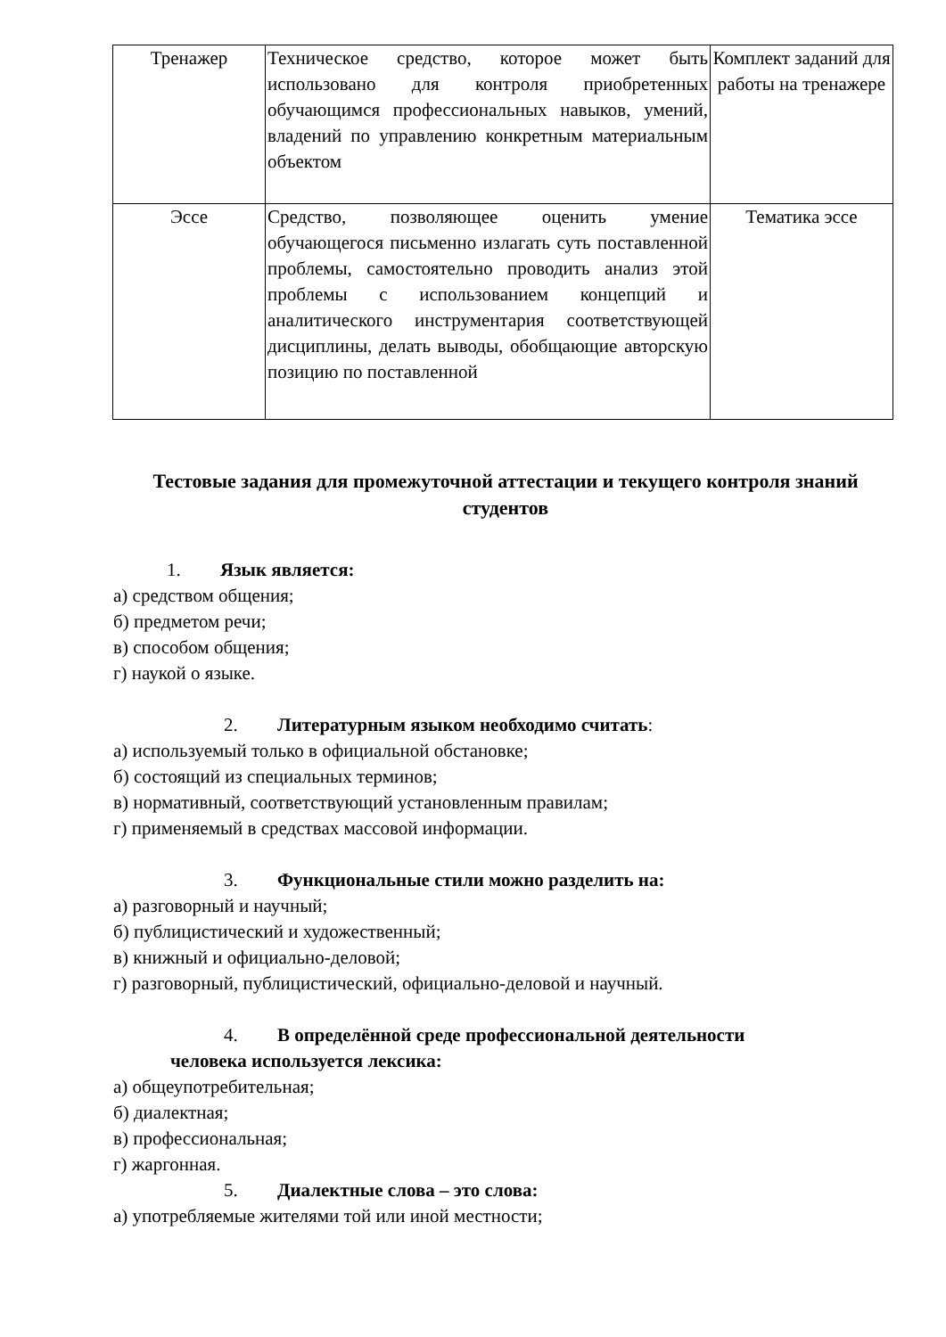| Тренажер | Техническое средство, которое может быть использовано для контроля приобретенных обучающимся профессиональных навыков, умений, владений по управлению конкретным материальным объектом | Комплект заданий для работы на тренажере |
| Эссе | Средство, позволяющее оценить умение обучающегося письменно излагать суть поставленной проблемы, самостоятельно проводить анализ этой проблемы с использованием концепций и аналитического инструментария соответствующей дисциплины, делать выводы, обобщающие авторскую позицию по поставленной | Тематика эссе |
Тестовые задания для промежуточной аттестации и текущего контроля знаний студентов
1. Язык является:
а) средством общения;
б) предметом речи;
в) способом общения;
г) наукой о языке.
2. Литературным языком необходимо считать:
а) используемый только в официальной обстановке;
б) состоящий из специальных терминов;
в) нормативный, соответствующий установленным правилам;
г) применяемый в средствах массовой информации.
3. Функциональные стили можно разделить на:
а) разговорный и научный;
б) публицистический и художественный;
в) книжный и официально-деловой;
г) разговорный, публицистический, официально-деловой и научный.
4. В определённой среде профессиональной деятельности
человека используется лексика:
а) общеупотребительная;
б) диалектная;
в) профессиональная;
г) жаргонная.
5. Диалектные слова – это слова:
а) употребляемые жителями той или иной местности;